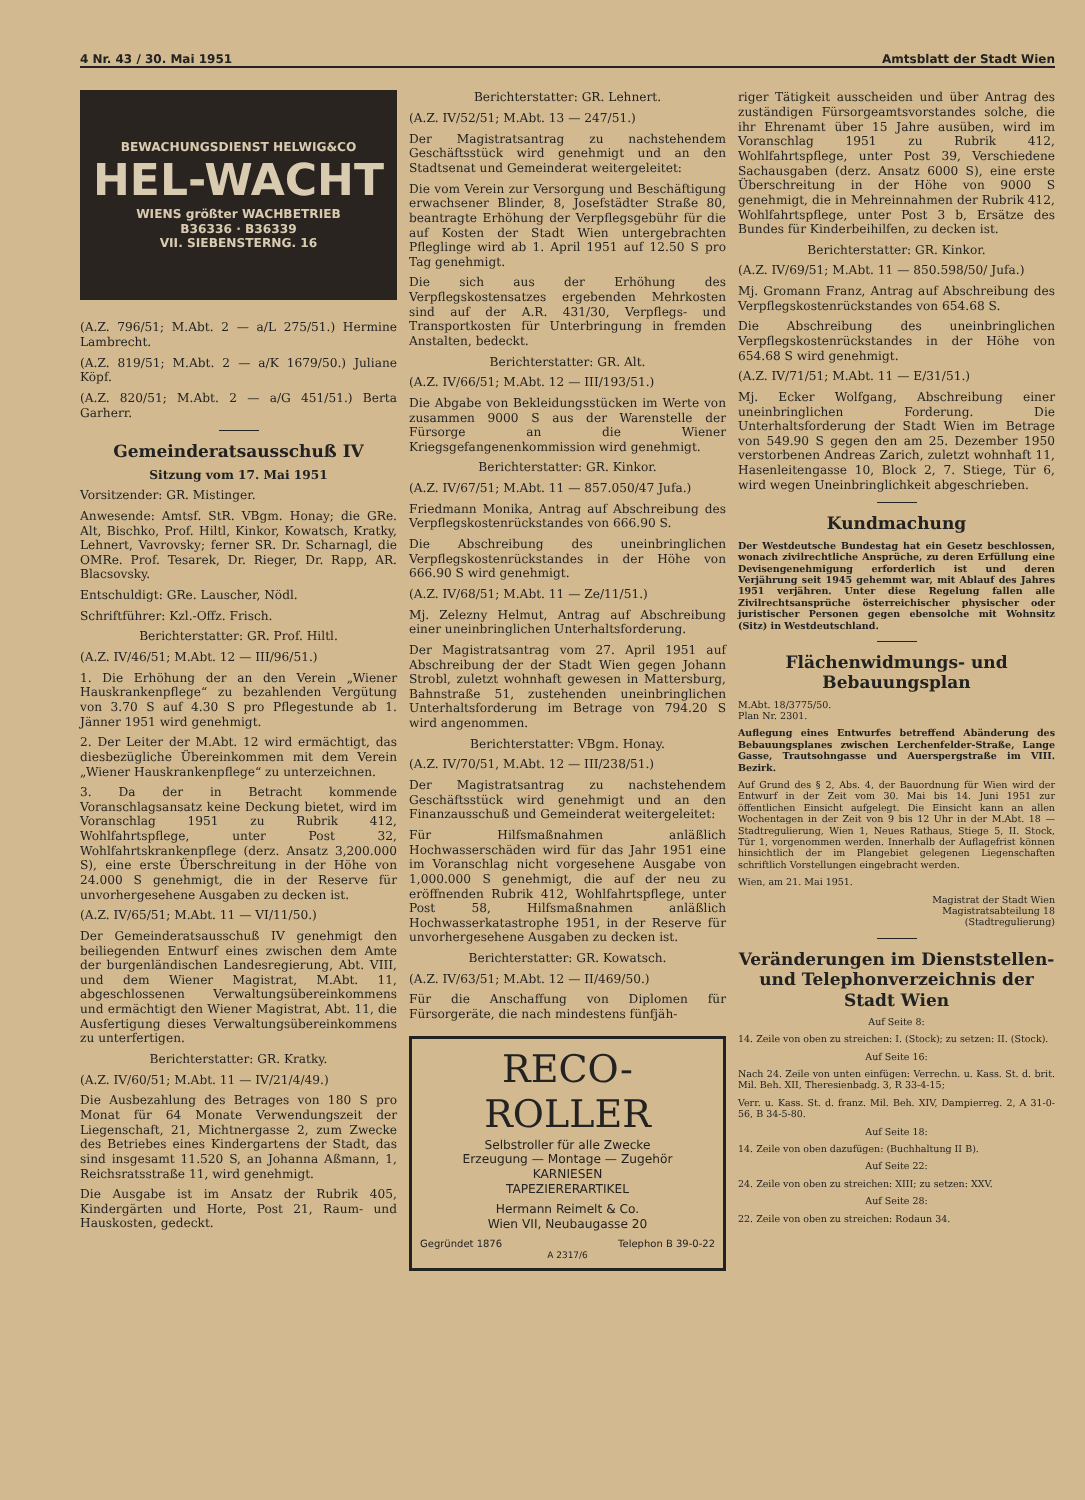4 Nr. 43 / 30. Mai 1951 Amtsblatt der Stadt Wien
BEWACHUNGSDIENST HELWIG&CO
HEL-WACHT
WIENS größter WACHBETRIEB
B36336 · B36339
VII. SIEBENSTERNG. 16
(A.Z. 796/51; M.Abt. 2 — a/L 275/51.) Hermine Lambrecht.
(A.Z. 819/51; M.Abt. 2 — a/K 1679/50.) Juliane Köpf.
(A.Z. 820/51; M.Abt. 2 — a/G 451/51.) Berta Garherr.
Gemeinderatsausschuß IV
Sitzung vom 17. Mai 1951
Vorsitzender: GR. Mistinger.
Anwesende: Amtsf. StR. VBgm. Honay; die GRe. Alt, Bischko, Prof. Hiltl, Kinkor, Kowatsch, Kratky, Lehnert, Vavrovsky; ferner SR. Dr. Scharnagl, die OMRe. Prof. Tesarek, Dr. Rieger, Dr. Rapp, AR. Blacsovsky.
Entschuldigt: GRe. Lauscher, Nödl.
Schriftführer: Kzl.-Offz. Frisch.
Berichterstatter: GR. Prof. Hiltl.
(A.Z. IV/46/51; M.Abt. 12 — III/96/51.)
1. Die Erhöhung der an den Verein „Wiener Hauskrankenpflege“ zu bezahlenden Vergütung von 3.70 S auf 4.30 S pro Pflegestunde ab 1. Jänner 1951 wird genehmigt.
2. Der Leiter der M.Abt. 12 wird ermächtigt, das diesbezügliche Übereinkommen mit dem Verein „Wiener Hauskrankenpflege“ zu unterzeichnen.
3. Da der in Betracht kommende Voranschlagsansatz keine Deckung bietet, wird im Voranschlag 1951 zu Rubrik 412, Wohlfahrtspflege, unter Post 32, Wohlfahrtskrankenpflege (derz. Ansatz 3,200.000 S), eine erste Überschreitung in der Höhe von 24.000 S genehmigt, die in der Reserve für unvorhergesehene Ausgaben zu decken ist.
(A.Z. IV/65/51; M.Abt. 11 — VI/11/50.)
Der Gemeinderatsausschuß IV genehmigt den beiliegenden Entwurf eines zwischen dem Amte der burgenländischen Landesregierung, Abt. VIII, und dem Wiener Magistrat, M.Abt. 11, abgeschlossenen Verwaltungsübereinkommens und ermächtigt den Wiener Magistrat, Abt. 11, die Ausfertigung dieses Verwaltungsübereinkommens zu unterfertigen.
Berichterstatter: GR. Kratky.
(A.Z. IV/60/51; M.Abt. 11 — IV/21/4/49.)
Die Ausbezahlung des Betrages von 180 S pro Monat für 64 Monate Verwendungszeit der Liegenschaft, 21, Michtnergasse 2, zum Zwecke des Betriebes eines Kindergartens der Stadt, das sind insgesamt 11.520 S, an Johanna Aßmann, 1, Reichsratsstraße 11, wird genehmigt.
Die Ausgabe ist im Ansatz der Rubrik 405, Kindergärten und Horte, Post 21, Raum- und Hauskosten, gedeckt.
Berichterstatter: GR. Lehnert.
(A.Z. IV/52/51; M.Abt. 13 — 247/51.)
Der Magistratsantrag zu nachstehendem Geschäftsstück wird genehmigt und an den Stadtsenat und Gemeinderat weitergeleitet:
Die vom Verein zur Versorgung und Beschäftigung erwachsener Blinder, 8, Josefstädter Straße 80, beantragte Erhöhung der Verpflegsgebühr für die auf Kosten der Stadt Wien untergebrachten Pfleglinge wird ab 1. April 1951 auf 12.50 S pro Tag genehmigt.
Die sich aus der Erhöhung des Verpflegskostensatzes ergebenden Mehrkosten sind auf der A.R. 431/30, Verpflegs- und Transportkosten für Unterbringung in fremden Anstalten, bedeckt.
Berichterstatter: GR. Alt.
(A.Z. IV/66/51; M.Abt. 12 — III/193/51.)
Die Abgabe von Bekleidungsstücken im Werte von zusammen 9000 S aus der Warenstelle der Fürsorge an die Wiener Kriegsgefangenenkommission wird genehmigt.
Berichterstatter: GR. Kinkor.
(A.Z. IV/67/51; M.Abt. 11 — 857.050/47 Jufa.)
Friedmann Monika, Antrag auf Abschreibung des Verpflegskostenrückstandes von 666.90 S.
Die Abschreibung des uneinbringlichen Verpflegskostenrückstandes in der Höhe von 666.90 S wird genehmigt.
(A.Z. IV/68/51; M.Abt. 11 — Ze/11/51.)
Mj. Zelezny Helmut, Antrag auf Abschreibung einer uneinbringlichen Unterhaltsforderung.
Der Magistratsantrag vom 27. April 1951 auf Abschreibung der der Stadt Wien gegen Johann Strobl, zuletzt wohnhaft gewesen in Mattersburg, Bahnstraße 51, zustehenden uneinbringlichen Unterhaltsforderung im Betrage von 794.20 S wird angenommen.
Berichterstatter: VBgm. Honay.
(A.Z. IV/70/51, M.Abt. 12 — III/238/51.)
Der Magistratsantrag zu nachstehendem Geschäftsstück wird genehmigt und an den Finanzausschuß und Gemeinderat weitergeleitet:
Für Hilfsmaßnahmen anläßlich Hochwasserschäden wird für das Jahr 1951 eine im Voranschlag nicht vorgesehene Ausgabe von 1,000.000 S genehmigt, die auf der neu zu eröffnenden Rubrik 412, Wohlfahrtspflege, unter Post 58, Hilfsmaßnahmen anläßlich Hochwasserkatastrophe 1951, in der Reserve für unvorhergesehene Ausgaben zu decken ist.
Berichterstatter: GR. Kowatsch.
(A.Z. IV/63/51; M.Abt. 12 — II/469/50.)
Für die Anschaffung von Diplomen für Fürsorgeräte, die nach mindestens fünfjäh-
RECO-ROLLER
Selbstroller für alle Zwecke
Erzeugung — Montage — Zugehör
KARNIESEN
TAPEZIERERARTIKEL
Hermann Reimelt & Co.
Wien VII, Neubaugasse 20
Gegründet 1876 Telephon B 39-0-22
A 2317/6
riger Tätigkeit ausscheiden und über Antrag des zuständigen Fürsorgeamtsvorstandes solche, die ihr Ehrenamt über 15 Jahre ausüben, wird im Voranschlag 1951 zu Rubrik 412, Wohlfahrtspflege, unter Post 39, Verschiedene Sachausgaben (derz. Ansatz 6000 S), eine erste Überschreitung in der Höhe von 9000 S genehmigt, die in Mehreinnahmen der Rubrik 412, Wohlfahrtspflege, unter Post 3 b, Ersätze des Bundes für Kinderbeihilfen, zu decken ist.
Berichterstatter: GR. Kinkor.
(A.Z. IV/69/51; M.Abt. 11 — 850.598/50/ Jufa.)
Mj. Gromann Franz, Antrag auf Abschreibung des Verpflegskostenrückstandes von 654.68 S.
Die Abschreibung des uneinbringlichen Verpflegskostenrückstandes in der Höhe von 654.68 S wird genehmigt.
(A.Z. IV/71/51; M.Abt. 11 — E/31/51.)
Mj. Ecker Wolfgang, Abschreibung einer uneinbringlichen Forderung. Die Unterhaltsforderung der Stadt Wien im Betrage von 549.90 S gegen den am 25. Dezember 1950 verstorbenen Andreas Zarich, zuletzt wohnhaft 11, Hasenleitengasse 10, Block 2, 7. Stiege, Tür 6, wird wegen Uneinbringlichkeit abgeschrieben.
Kundmachung
Der Westdeutsche Bundestag hat ein Gesetz beschlossen, wonach zivilrechtliche Ansprüche, zu deren Erfüllung eine Devisengenehmigung erforderlich ist und deren Verjährung seit 1945 gehemmt war, mit Ablauf des Jahres 1951 verjähren. Unter diese Regelung fallen alle Zivilrechtsansprüche österreichischer physischer oder juristischer Personen gegen ebensolche mit Wohnsitz (Sitz) in Westdeutschland.
Flächenwidmungs- und Bebauungsplan
M.Abt. 18/3775/50.
Plan Nr. 2301.
Auflegung eines Entwurfes betreffend Abänderung des Bebauungsplanes zwischen Lerchenfelder-Straße, Lange Gasse, Trautsohngasse und Auerspergstraße im VIII. Bezirk.
Auf Grund des § 2, Abs. 4, der Bauordnung für Wien wird der Entwurf in der Zeit vom 30. Mai bis 14. Juni 1951 zur öffentlichen Einsicht aufgelegt. Die Einsicht kann an allen Wochentagen in der Zeit von 9 bis 12 Uhr in der M.Abt. 18 — Stadtregulierung, Wien 1, Neues Rathaus, Stiege 5, II. Stock, Tür 1, vorgenommen werden. Innerhalb der Auflagefrist können hinsichtlich der im Plangebiet gelegenen Liegenschaften schriftlich Vorstellungen eingebracht werden.
Wien, am 21. Mai 1951.
Magistrat der Stadt Wien
Magistratsabteilung 18
(Stadtregulierung)
Veränderungen im Dienststellen- und Telephonverzeichnis der Stadt Wien
Auf Seite 8:
14. Zeile von oben zu streichen: I. (Stock); zu setzen: II. (Stock).
Auf Seite 16:
Nach 24. Zeile von unten einfügen: Verrechn. u. Kass. St. d. brit. Mil. Beh. XII, Theresienbadg. 3, R 33-4-15;
Verr. u. Kass. St. d. franz. Mil. Beh. XIV, Dampierreg. 2, A 31-0-56, B 34-5-80.
Auf Seite 18:
14. Zeile von oben dazufügen: (Buchhaltung II B).
Auf Seite 22:
24. Zeile von oben zu streichen: XIII; zu setzen: XXV.
Auf Seite 28:
22. Zeile von oben zu streichen: Rodaun 34.